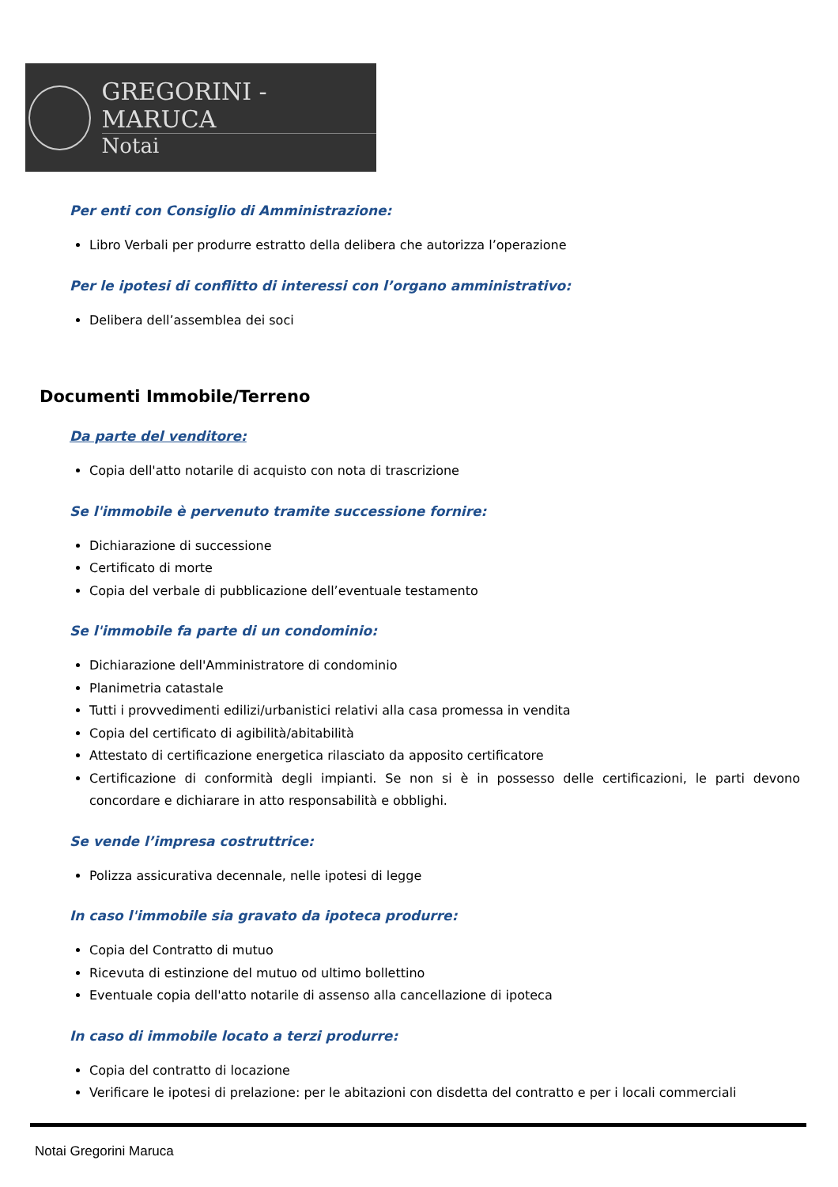GREGORINI - MARUCA
Notai
Per enti con Consiglio di Amministrazione:
Libro Verbali per produrre estratto della delibera che autorizza l’operazione
Per le ipotesi di conflitto di interessi con l’organo amministrativo:
Delibera dell’assemblea dei soci
Documenti Immobile/Terreno
Da parte del venditore:
Copia dell'atto notarile di acquisto con nota di trascrizione
Se l'immobile è pervenuto tramite successione fornire:
Dichiarazione di successione
Certificato di morte
Copia del verbale di pubblicazione dell’eventuale testamento
Se l'immobile fa parte di un condominio:
Dichiarazione dell'Amministratore di condominio
Planimetria catastale
Tutti i provvedimenti edilizi/urbanistici relativi alla casa promessa in vendita
Copia del certificato di agibilità/abitabilità
Attestato di certificazione energetica rilasciato da apposito certificatore
Certificazione di conformità degli impianti. Se non si è in possesso delle certificazioni, le parti devono concordare e dichiarare in atto responsabilità e obblighi.
Se vende l’impresa costruttrice:
Polizza assicurativa decennale, nelle ipotesi di legge
In caso l'immobile sia gravato da ipoteca produrre:
Copia del Contratto di mutuo
Ricevuta di estinzione del mutuo od ultimo bollettino
Eventuale copia dell'atto notarile di assenso alla cancellazione di ipoteca
In caso di immobile locato a terzi produrre:
Copia del contratto di locazione
Verificare le ipotesi di prelazione: per le abitazioni con disdetta del contratto e per i locali commerciali
Notai Gregorini Maruca